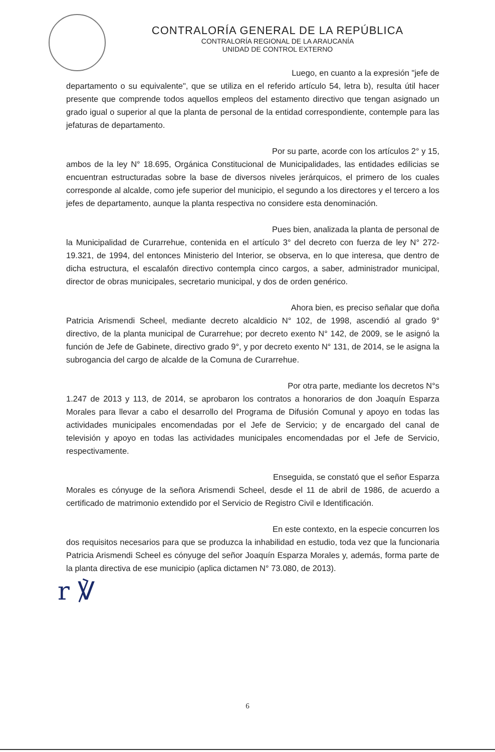CONTRALORÍA GENERAL DE LA REPÚBLICA
CONTRALORÍA REGIONAL DE LA ARAUCANÍA
UNIDAD DE CONTROL EXTERNO
Luego, en cuanto a la expresión "jefe de
departamento o su equivalente", que se utiliza en el referido artículo 54, letra b), resulta útil hacer presente que comprende todos aquellos empleos del estamento directivo que tengan asignado un grado igual o superior al que la planta de personal de la entidad correspondiente, contemple para las jefaturas de departamento.
Por su parte, acorde con los artículos 2° y 15,
ambos de la ley N° 18.695, Orgánica Constitucional de Municipalidades, las entidades edilicias se encuentran estructuradas sobre la base de diversos niveles jerárquicos, el primero de los cuales corresponde al alcalde, como jefe superior del municipio, el segundo a los directores y el tercero a los jefes de departamento, aunque la planta respectiva no considere esta denominación.
Pues bien, analizada la planta de personal de
la Municipalidad de Curarrehue, contenida en el artículo 3° del decreto con fuerza de ley N° 272-19.321, de 1994, del entonces Ministerio del Interior, se observa, en lo que interesa, que dentro de dicha estructura, el escalafón directivo contempla cinco cargos, a saber, administrador municipal, director de obras municipales, secretario municipal, y dos de orden genérico.
Ahora bien, es preciso señalar que doña
Patricia Arismendi Scheel, mediante decreto alcaldicio N° 102, de 1998, ascendió al grado 9° directivo, de la planta municipal de Curarrehue; por decreto exento N° 142, de 2009, se le asignó la función de Jefe de Gabinete, directivo grado 9°, y por decreto exento N° 131, de 2014, se le asigna la subrogancia del cargo de alcalde de la Comuna de Curarrehue.
Por otra parte, mediante los decretos N°s
1.247 de 2013 y 113, de 2014, se aprobaron los contratos a honorarios de don Joaquín Esparza Morales para llevar a cabo el desarrollo del Programa de Difusión Comunal y apoyo en todas las actividades municipales encomendadas por el Jefe de Servicio; y de encargado del canal de televisión y apoyo en todas las actividades municipales encomendadas por el Jefe de Servicio, respectivamente.
Enseguida, se constató que el señor Esparza
Morales es cónyuge de la señora Arismendi Scheel, desde el 11 de abril de 1986, de acuerdo a certificado de matrimonio extendido por el Servicio de Registro Civil e Identificación.
En este contexto, en la especie concurren los
dos requisitos necesarios para que se produzca la inhabilidad en estudio, toda vez que la funcionaria Patricia Arismendi Scheel es cónyuge del señor Joaquín Esparza Morales y, además, forma parte de la planta directiva de ese municipio (aplica dictamen N° 73.080, de 2013).
r ℣
6